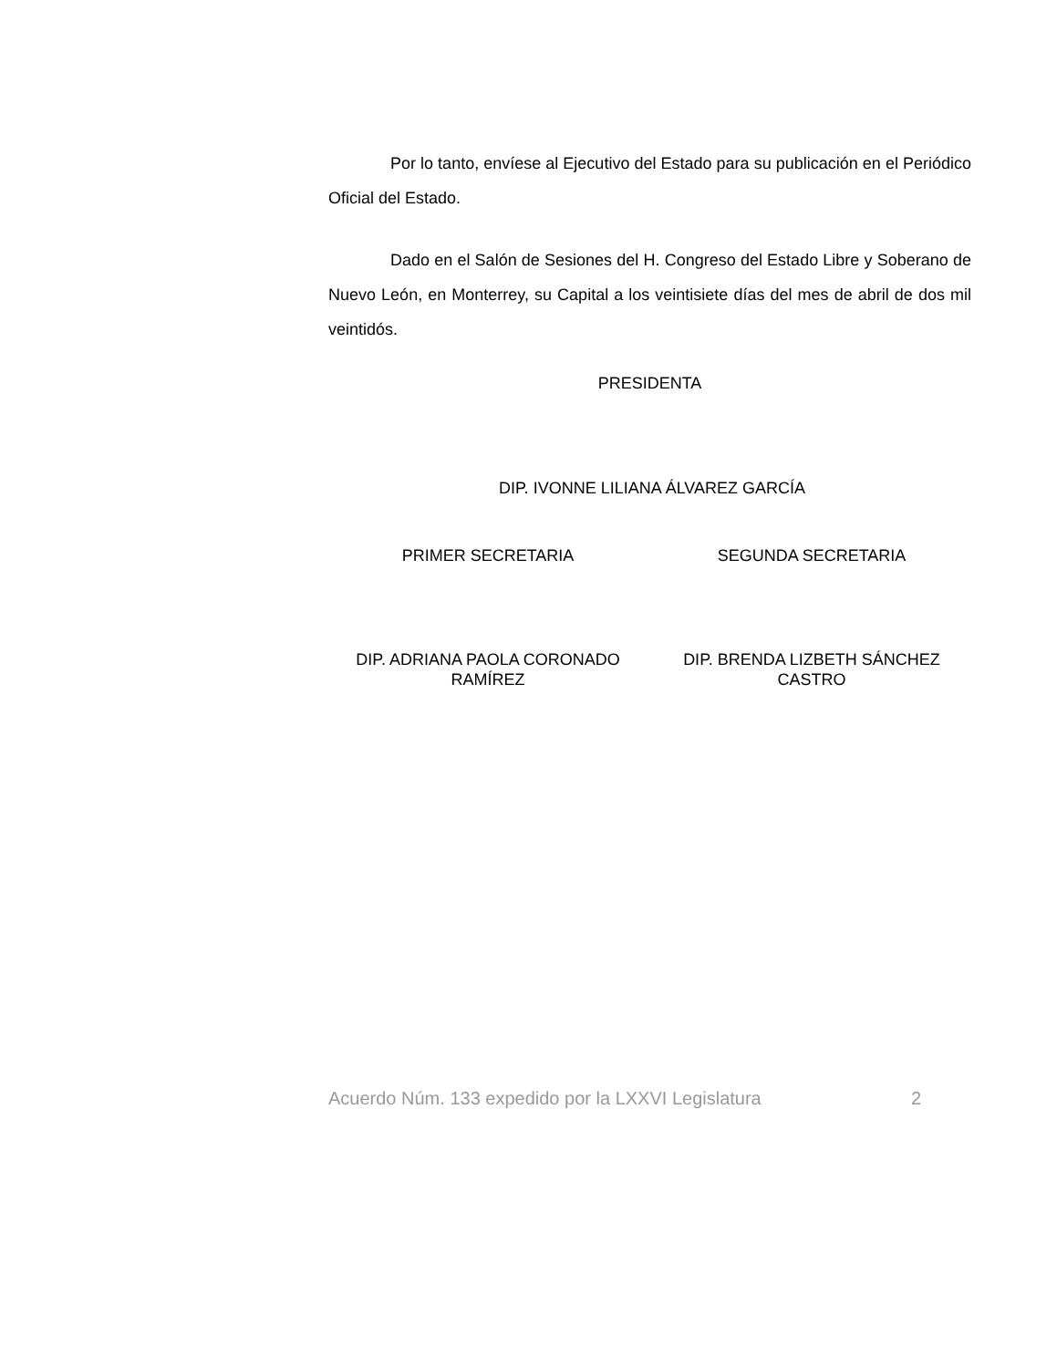Por lo tanto, envíese al Ejecutivo del Estado para su publicación en el Periódico Oficial del Estado.
Dado en el Salón de Sesiones del H. Congreso del Estado Libre y Soberano de Nuevo León, en Monterrey, su Capital a los veintisiete días del mes de abril de dos mil veintidós.
PRESIDENTA
DIP. IVONNE LILIANA ÁLVAREZ GARCÍA
PRIMER SECRETARIA SEGUNDA SECRETARIA
DIP. ADRIANA PAOLA CORONADO RAMÍREZ
DIP. BRENDA LIZBETH SÁNCHEZ CASTRO
Acuerdo Núm. 133 expedido por la LXXVI Legislatura 2